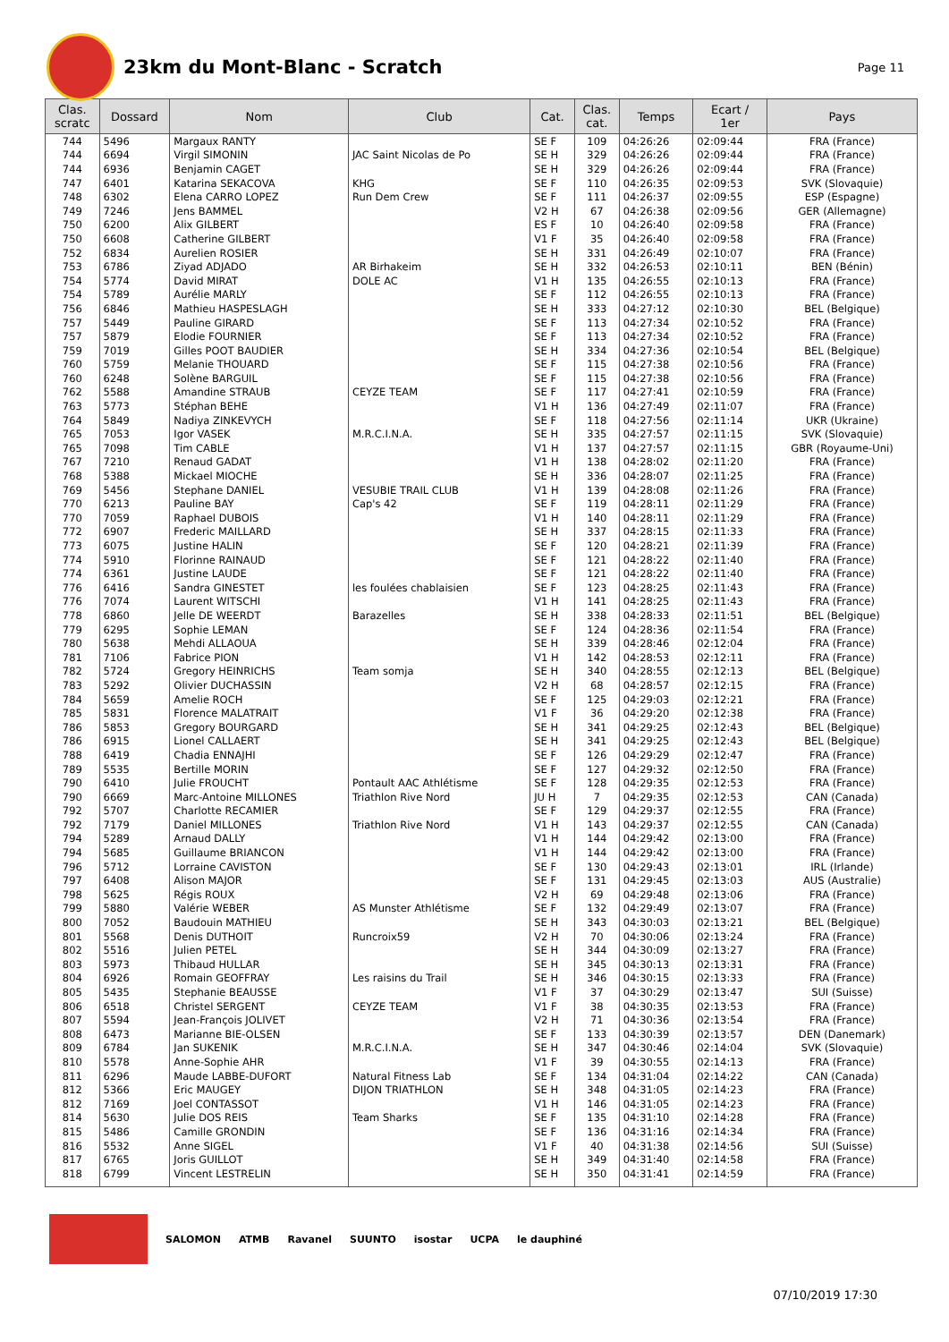23km du Mont-Blanc - Scratch
Page 11
| Clas. scratc | Dossard | Nom | Club | Cat. | Clas. cat. | Temps | Ecart / 1er | Pays |
| --- | --- | --- | --- | --- | --- | --- | --- | --- |
| 744 | 5496 | Margaux RANTY | | SE F | 109 | 04:26:26 | 02:09:44 | FRA (France) |
| 744 | 6694 | Virgil SIMONIN | JAC Saint Nicolas de Po | SE H | 329 | 04:26:26 | 02:09:44 | FRA (France) |
| 744 | 6936 | Benjamin CAGET | | SE H | 329 | 04:26:26 | 02:09:44 | FRA (France) |
| 747 | 6401 | Katarina SEKACOVA | KHG | SE F | 110 | 04:26:35 | 02:09:53 | SVK (Slovaquie) |
| 748 | 6302 | Elena CARRO LOPEZ | Run Dem Crew | SE F | 111 | 04:26:37 | 02:09:55 | ESP (Espagne) |
| 749 | 7246 | Jens BAMMEL | | V2 H | 67 | 04:26:38 | 02:09:56 | GER (Allemagne) |
| 750 | 6200 | Alix GILBERT | | ES F | 10 | 04:26:40 | 02:09:58 | FRA (France) |
| 750 | 6608 | Catherine GILBERT | | V1 F | 35 | 04:26:40 | 02:09:58 | FRA (France) |
| 752 | 6834 | Aurelien ROSIER | | SE H | 331 | 04:26:49 | 02:10:07 | FRA (France) |
| 753 | 6786 | Ziyad ADJADO | AR Birhakeim | SE H | 332 | 04:26:53 | 02:10:11 | BEN (Bénin) |
| 754 | 5774 | David MIRAT | DOLE AC | V1 H | 135 | 04:26:55 | 02:10:13 | FRA (France) |
| 754 | 5789 | Aurélie MARLY | | SE F | 112 | 04:26:55 | 02:10:13 | FRA (France) |
| 756 | 6846 | Mathieu HASPESLAGH | | SE H | 333 | 04:27:12 | 02:10:30 | BEL (Belgique) |
| 757 | 5449 | Pauline GIRARD | | SE F | 113 | 04:27:34 | 02:10:52 | FRA (France) |
| 757 | 5879 | Elodie FOURNIER | | SE F | 113 | 04:27:34 | 02:10:52 | FRA (France) |
| 759 | 7019 | Gilles POOT BAUDIER | | SE H | 334 | 04:27:36 | 02:10:54 | BEL (Belgique) |
| 760 | 5759 | Melanie THOUARD | | SE F | 115 | 04:27:38 | 02:10:56 | FRA (France) |
| 760 | 6248 | Solène BARGUIL | | SE F | 115 | 04:27:38 | 02:10:56 | FRA (France) |
| 762 | 5588 | Amandine STRAUB | CEYZE TEAM | SE F | 117 | 04:27:41 | 02:10:59 | FRA (France) |
| 763 | 5773 | Stéphan BEHE | | V1 H | 136 | 04:27:49 | 02:11:07 | FRA (France) |
| 764 | 5849 | Nadiya ZINKEVYCH | | SE F | 118 | 04:27:56 | 02:11:14 | UKR (Ukraine) |
| 765 | 7053 | Igor VASEK | M.R.C.I.N.A. | SE H | 335 | 04:27:57 | 02:11:15 | SVK (Slovaquie) |
| 765 | 7098 | Tim CABLE | | V1 H | 137 | 04:27:57 | 02:11:15 | GBR (Royaume-Uni) |
| 767 | 7210 | Renaud GADAT | | V1 H | 138 | 04:28:02 | 02:11:20 | FRA (France) |
| 768 | 5388 | Mickael MIOCHE | | SE H | 336 | 04:28:07 | 02:11:25 | FRA (France) |
| 769 | 5456 | Stephane DANIEL | VESUBIE TRAIL CLUB | V1 H | 139 | 04:28:08 | 02:11:26 | FRA (France) |
| 770 | 6213 | Pauline BAY | Cap's 42 | SE F | 119 | 04:28:11 | 02:11:29 | FRA (France) |
| 770 | 7059 | Raphael DUBOIS | | V1 H | 140 | 04:28:11 | 02:11:29 | FRA (France) |
| 772 | 6907 | Frederic MAILLARD | | SE H | 337 | 04:28:15 | 02:11:33 | FRA (France) |
| 773 | 6075 | Justine HALIN | | SE F | 120 | 04:28:21 | 02:11:39 | FRA (France) |
| 774 | 5910 | Florinne RAINAUD | | SE F | 121 | 04:28:22 | 02:11:40 | FRA (France) |
| 774 | 6361 | Justine LAUDE | | SE F | 121 | 04:28:22 | 02:11:40 | FRA (France) |
| 776 | 6416 | Sandra GINESTET | les foulées chablaisien | SE F | 123 | 04:28:25 | 02:11:43 | FRA (France) |
| 776 | 7074 | Laurent WITSCHI | | V1 H | 141 | 04:28:25 | 02:11:43 | FRA (France) |
| 778 | 6860 | Jelle DE WEERDT | Barazelles | SE H | 338 | 04:28:33 | 02:11:51 | BEL (Belgique) |
| 779 | 6295 | Sophie LEMAN | | SE F | 124 | 04:28:36 | 02:11:54 | FRA (France) |
| 780 | 5638 | Mehdi ALLAOUA | | SE H | 339 | 04:28:46 | 02:12:04 | FRA (France) |
| 781 | 7106 | Fabrice PION | | V1 H | 142 | 04:28:53 | 02:12:11 | FRA (France) |
| 782 | 5724 | Gregory HEINRICHS | Team somja | SE H | 340 | 04:28:55 | 02:12:13 | BEL (Belgique) |
| 783 | 5292 | Olivier DUCHASSIN | | V2 H | 68 | 04:28:57 | 02:12:15 | FRA (France) |
| 784 | 5659 | Amelie ROCH | | SE F | 125 | 04:29:03 | 02:12:21 | FRA (France) |
| 785 | 5831 | Florence MALATRAIT | | V1 F | 36 | 04:29:20 | 02:12:38 | FRA (France) |
| 786 | 5853 | Gregory BOURGARD | | SE H | 341 | 04:29:25 | 02:12:43 | BEL (Belgique) |
| 786 | 6915 | Lionel CALLAERT | | SE H | 341 | 04:29:25 | 02:12:43 | BEL (Belgique) |
| 788 | 6419 | Chadia ENNAJHI | | SE F | 126 | 04:29:29 | 02:12:47 | FRA (France) |
| 789 | 5535 | Bertille MORIN | | SE F | 127 | 04:29:32 | 02:12:50 | FRA (France) |
| 790 | 6410 | Julie FROUCHT | Pontault AAC Athlétisme | SE F | 128 | 04:29:35 | 02:12:53 | FRA (France) |
| 790 | 6669 | Marc-Antoine MILLONES | Triathlon Rive Nord | JU H | 7 | 04:29:35 | 02:12:53 | CAN (Canada) |
| 792 | 5707 | Charlotte RECAMIER | | SE F | 129 | 04:29:37 | 02:12:55 | FRA (France) |
| 792 | 7179 | Daniel MILLONES | Triathlon Rive Nord | V1 H | 143 | 04:29:37 | 02:12:55 | CAN (Canada) |
| 794 | 5289 | Arnaud DALLY | | V1 H | 144 | 04:29:42 | 02:13:00 | FRA (France) |
| 794 | 5685 | Guillaume BRIANCON | | V1 H | 144 | 04:29:42 | 02:13:00 | FRA (France) |
| 796 | 5712 | Lorraine CAVISTON | | SE F | 130 | 04:29:43 | 02:13:01 | IRL (Irlande) |
| 797 | 6408 | Alison MAJOR | | SE F | 131 | 04:29:45 | 02:13:03 | AUS (Australie) |
| 798 | 5625 | Régis ROUX | | V2 H | 69 | 04:29:48 | 02:13:06 | FRA (France) |
| 799 | 5880 | Valérie WEBER | AS Munster Athlétisme | SE F | 132 | 04:29:49 | 02:13:07 | FRA (France) |
| 800 | 7052 | Baudouin MATHIEU | | SE H | 343 | 04:30:03 | 02:13:21 | BEL (Belgique) |
| 801 | 5568 | Denis DUTHOIT | Runcroix59 | V2 H | 70 | 04:30:06 | 02:13:24 | FRA (France) |
| 802 | 5516 | Julien PETEL | | SE H | 344 | 04:30:09 | 02:13:27 | FRA (France) |
| 803 | 5973 | Thibaud HULLAR | | SE H | 345 | 04:30:13 | 02:13:31 | FRA (France) |
| 804 | 6926 | Romain GEOFFRAY | Les raisins du Trail | SE H | 346 | 04:30:15 | 02:13:33 | FRA (France) |
| 805 | 5435 | Stephanie BEAUSSE | | V1 F | 37 | 04:30:29 | 02:13:47 | SUI (Suisse) |
| 806 | 6518 | Christel SERGENT | CEYZE TEAM | V1 F | 38 | 04:30:35 | 02:13:53 | FRA (France) |
| 807 | 5594 | Jean-François JOLIVET | | V2 H | 71 | 04:30:36 | 02:13:54 | FRA (France) |
| 808 | 6473 | Marianne BIE-OLSEN | | SE F | 133 | 04:30:39 | 02:13:57 | DEN (Danemark) |
| 809 | 6784 | Jan SUKENIK | M.R.C.I.N.A. | SE H | 347 | 04:30:46 | 02:14:04 | SVK (Slovaquie) |
| 810 | 5578 | Anne-Sophie AHR | | V1 F | 39 | 04:30:55 | 02:14:13 | FRA (France) |
| 811 | 6296 | Maude LABBE-DUFORT | Natural Fitness Lab | SE F | 134 | 04:31:04 | 02:14:22 | CAN (Canada) |
| 812 | 5366 | Eric MAUGEY | DIJON TRIATHLON | SE H | 348 | 04:31:05 | 02:14:23 | FRA (France) |
| 812 | 7169 | Joel CONTASSOT | | V1 H | 146 | 04:31:05 | 02:14:23 | FRA (France) |
| 814 | 5630 | Julie DOS REIS | Team Sharks | SE F | 135 | 04:31:10 | 02:14:28 | FRA (France) |
| 815 | 5486 | Camille GRONDIN | | SE F | 136 | 04:31:16 | 02:14:34 | FRA (France) |
| 816 | 5532 | Anne SIGEL | | V1 F | 40 | 04:31:38 | 02:14:56 | SUI (Suisse) |
| 817 | 6765 | Joris GUILLOT | | SE H | 349 | 04:31:40 | 02:14:58 | FRA (France) |
| 818 | 6799 | Vincent LESTRELIN | | SE H | 350 | 04:31:41 | 02:14:59 | FRA (France) |
SALOMON ATMB Ravanel SUUNTO isostar UCPA le dauphiné
07/10/2019 17:30